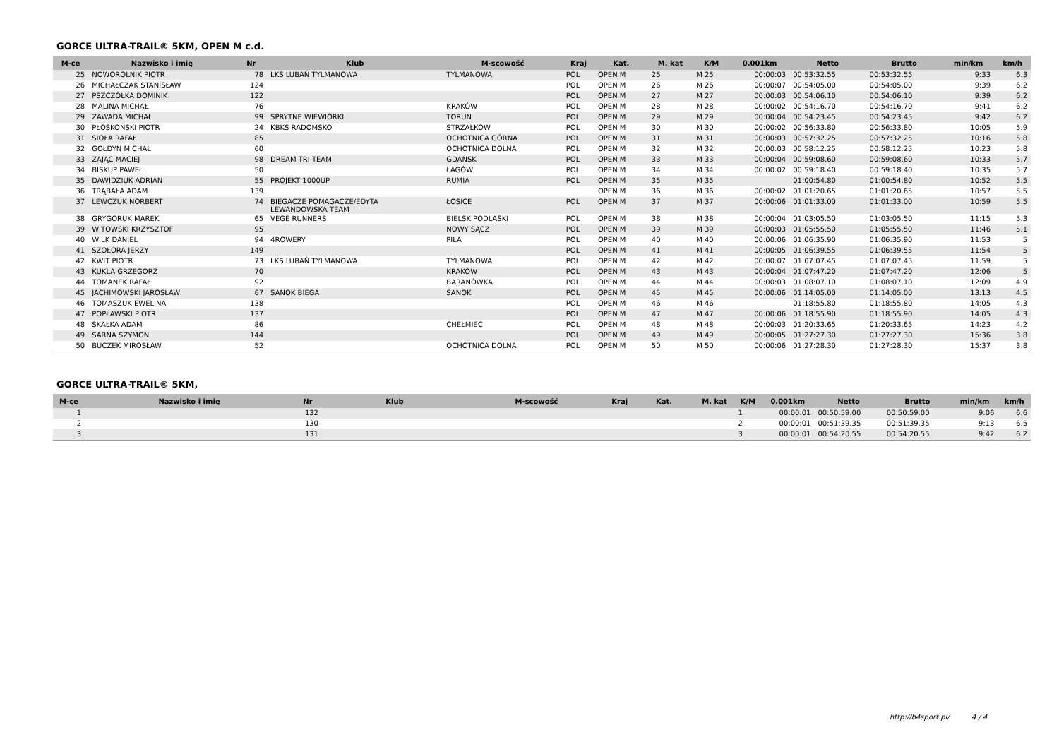GORCE ULTRA-TRAIL® 5KM, OPEN M c.d.
| M-ce | Nazwisko i imię | Nr | Klub | M-scowość | Kraj | Kat. | M. kat | K/M | 0.001km | Netto | Brutto | min/km | km/h |
| --- | --- | --- | --- | --- | --- | --- | --- | --- | --- | --- | --- | --- | --- |
| 25 | NOWOROLNIK PIOTR | 78 | LKS LUBAŃ TYLMANOWA | TYLMANOWA | POL | OPEN M | 25 | M 25 | 00:00:03 | 00:53:32.55 | 00:53:32.55 | 9:33 | 6.3 |
| 26 | MICHAŁCZAK STANISŁAW | 124 | | | POL | OPEN M | 26 | M 26 | 00:00:07 | 00:54:05.00 | 00:54:05.00 | 9:39 | 6.2 |
| 27 | PSZCZÓŁKA DOMINIK | 122 | | | POL | OPEN M | 27 | M 27 | 00:00:03 | 00:54:06.10 | 00:54:06.10 | 9:39 | 6.2 |
| 28 | MALINA MICHAŁ | 76 | | KRAKÓW | POL | OPEN M | 28 | M 28 | 00:00:02 | 00:54:16.70 | 00:54:16.70 | 9:41 | 6.2 |
| 29 | ZAWADA MICHAŁ | 99 | SPRYTNE WIEWIÓRKI | TORUN | POL | OPEN M | 29 | M 29 | 00:00:04 | 00:54:23.45 | 00:54:23.45 | 9:42 | 6.2 |
| 30 | PŁOSKOŃSKI PIOTR | 24 | KBKS RADOMSKO | STRZAŁKÓW | POL | OPEN M | 30 | M 30 | 00:00:02 | 00:56:33.80 | 00:56:33.80 | 10:05 | 5.9 |
| 31 | SIOŁA RAFAŁ | 85 | | OCHOTNICA GÓRNA | POL | OPEN M | 31 | M 31 | 00:00:03 | 00:57:32.25 | 00:57:32.25 | 10:16 | 5.8 |
| 32 | GOŁDYN MICHAŁ | 60 | | OCHOTNICA DOLNA | POL | OPEN M | 32 | M 32 | 00:00:03 | 00:58:12.25 | 00:58:12.25 | 10:23 | 5.8 |
| 33 | ZAJĄC MACIEJ | 98 | DREAM TRI TEAM | GDAŃSK | POL | OPEN M | 33 | M 33 | 00:00:04 | 00:59:08.60 | 00:59:08.60 | 10:33 | 5.7 |
| 34 | BISKUP PAWEŁ | 50 | | ŁAGÓW | POL | OPEN M | 34 | M 34 | 00:00:02 | 00:59:18.40 | 00:59:18.40 | 10:35 | 5.7 |
| 35 | DAWIDZIUK ADRIAN | 55 | PROJEKT 1000UP | RUMIA | POL | OPEN M | 35 | M 35 | | 01:00:54.80 | 01:00:54.80 | 10:52 | 5.5 |
| 36 | TRĄBAŁA ADAM | 139 | | | | OPEN M | 36 | M 36 | 00:00:02 | 01:01:20.65 | 01:01:20.65 | 10:57 | 5.5 |
| 37 | LEWCZUK NORBERT | 74 | BIEGACZE POMAGACZE/EDYTA LEWANDOWSKA TEAM | ŁOSICE | POL | OPEN M | 37 | M 37 | 00:00:06 | 01:01:33.00 | 01:01:33.00 | 10:59 | 5.5 |
| 38 | GRYGORUK MAREK | 65 | VEGE RUNNERS | BIELSK PODLASKI | POL | OPEN M | 38 | M 38 | 00:00:04 | 01:03:05.50 | 01:03:05.50 | 11:15 | 5.3 |
| 39 | WITOWSKI KRZYSZTOF | 95 | | NOWY SĄCZ | POL | OPEN M | 39 | M 39 | 00:00:03 | 01:05:55.50 | 01:05:55.50 | 11:46 | 5.1 |
| 40 | WILK DANIEL | 94 | 4ROWERY | PIŁA | POL | OPEN M | 40 | M 40 | 00:00:06 | 01:06:35.90 | 01:06:35.90 | 11:53 | 5 |
| 41 | SZOŁORA JERZY | 149 | | | POL | OPEN M | 41 | M 41 | 00:00:05 | 01:06:39.55 | 01:06:39.55 | 11:54 | 5 |
| 42 | KWIT PIOTR | 73 | LKS LUBAŃ TYLMANOWA | TYLMANOWA | POL | OPEN M | 42 | M 42 | 00:00:07 | 01:07:07.45 | 01:07:07.45 | 11:59 | 5 |
| 43 | KUKLA GRZEGORZ | 70 | | KRAKÓW | POL | OPEN M | 43 | M 43 | 00:00:04 | 01:07:47.20 | 01:07:47.20 | 12:06 | 5 |
| 44 | TOMANEK RAFAŁ | 92 | | BARANÓWKA | POL | OPEN M | 44 | M 44 | 00:00:03 | 01:08:07.10 | 01:08:07.10 | 12:09 | 4.9 |
| 45 | JACHIMOWSKI JAROSŁAW | 67 | SANOK BIEGA | SANOK | POL | OPEN M | 45 | M 45 | 00:00:06 | 01:14:05.00 | 01:14:05.00 | 13:13 | 4.5 |
| 46 | TOMASZUK EWELINA | 138 | | | POL | OPEN M | 46 | M 46 | | 01:18:55.80 | 01:18:55.80 | 14:05 | 4.3 |
| 47 | POPŁAWSKI PIOTR | 137 | | | POL | OPEN M | 47 | M 47 | 00:00:06 | 01:18:55.90 | 01:18:55.90 | 14:05 | 4.3 |
| 48 | SKAŁKA ADAM | 86 | | CHEŁMIEC | POL | OPEN M | 48 | M 48 | 00:00:03 | 01:20:33.65 | 01:20:33.65 | 14:23 | 4.2 |
| 49 | SARNA SZYMON | 144 | | | POL | OPEN M | 49 | M 49 | 00:00:05 | 01:27:27.30 | 01:27:27.30 | 15:36 | 3.8 |
| 50 | BUCZEK MIROSŁAW | 52 | | OCHOTNICA DOLNA | POL | OPEN M | 50 | M 50 | 00:00:06 | 01:27:28.30 | 01:27:28.30 | 15:37 | 3.8 |
GORCE ULTRA-TRAIL® 5KM,
| M-ce | Nazwisko i imię | Nr | Klub | M-scowość | Kraj | Kat. | M. kat | K/M | 0.001km | Netto | Brutto | min/km | km/h |
| --- | --- | --- | --- | --- | --- | --- | --- | --- | --- | --- | --- | --- | --- |
| 1 | | 132 | | | | | | 1 | 00:00:01 | 00:50:59.00 | 00:50:59.00 | 9:06 | 6.6 |
| 2 | | 130 | | | | | | 2 | 00:00:01 | 00:51:39.35 | 00:51:39.35 | 9:13 | 6.5 |
| 3 | | 131 | | | | | | 3 | 00:00:01 | 00:54:20.55 | 00:54:20.55 | 9:42 | 6.2 |
http://b4sport.pl/ 4 / 4